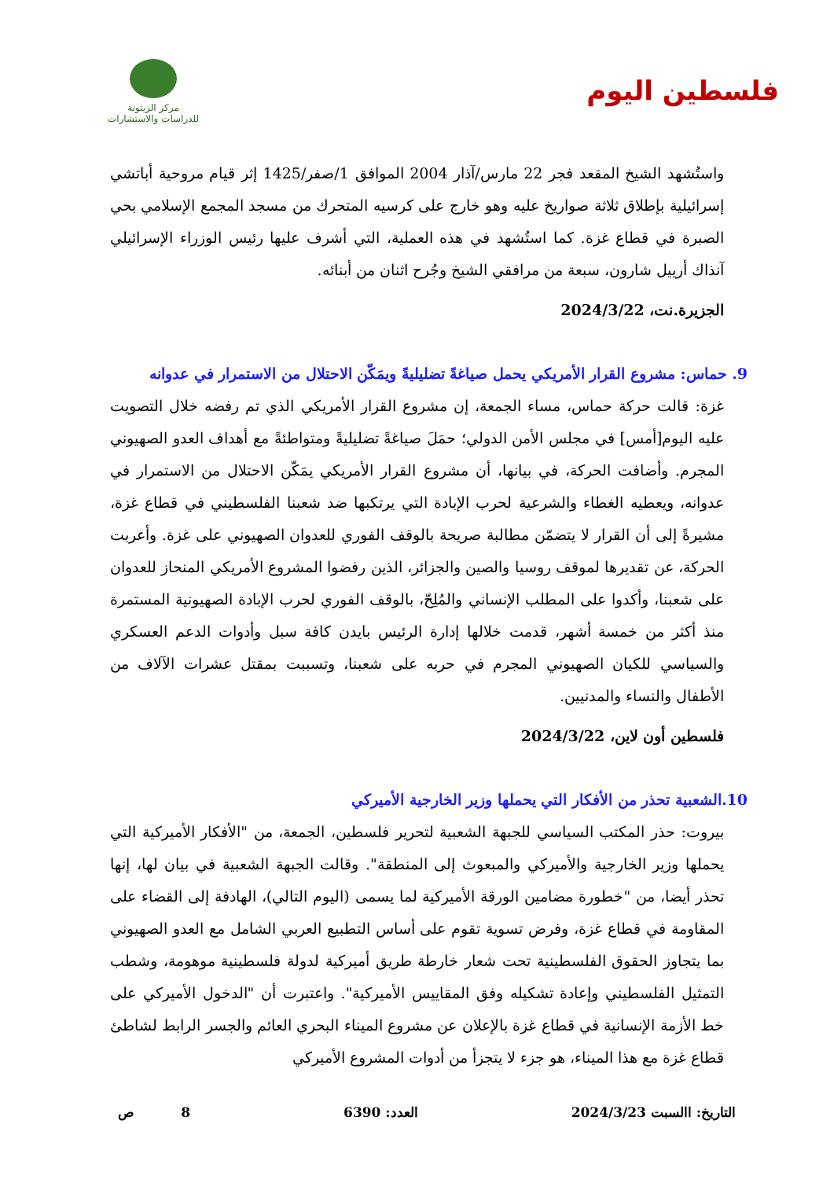فلسطين اليوم
مركز الزيتونة
للدراسات والاستشارات
واستُشهد الشيخ المقعد فجر 22 مارس/آذار 2004 الموافق 1/صفر/1425 إثر قيام مروحية أباتشي إسرائيلية بإطلاق ثلاثة صواريخ عليه وهو خارج على كرسيه المتحرك من مسجد المجمع الإسلامي بحي الصبرة في قطاع غزة. كما استُشهد في هذه العملية، التي أشرف عليها رئيس الوزراء الإسرائيلي آنذاك أرييل شارون، سبعة من مرافقي الشيخ وجُرح اثنان من أبنائه.
الجزيرة.نت، 2024/3/22
9. حماس: مشروع القرار الأمريكي يحمل صياغةً تضليليةً ويمَكّن الاحتلال من الاستمرار في عدوانه
غزة: قالت حركة حماس، مساء الجمعة، إن مشروع القرار الأمريكي الذي تم رفضه خلال التصويت عليه اليوم[أمس] في مجلس الأمن الدولي؛ حمَلَ صياغةً تضليليةً ومتواطئةً مع أهداف العدو الصهيوني المجرم. وأضافت الحركة، في بيانها، أن مشروع القرار الأمريكي يمَكّن الاحتلال من الاستمرار في عدوانه، ويعطيه الغطاء والشرعية لحرب الإبادة التي يرتكبها ضد شعبنا الفلسطيني في قطاع غزة، مشيرةً إلى أن القرار لا يتضمّن مطالبة صريحة بالوقف الفوري للعدوان الصهيوني على غزة. وأعربت الحركة، عن تقديرها لموقف روسيا والصين والجزائر، الذين رفضوا المشروع الأمريكي المنحاز للعدوان على شعبنا، وأكدوا على المطلب الإنساني والمُلِحّ، بالوقف الفوري لحرب الإبادة الصهيونية المستمرة منذ أكثر من خمسة أشهر، قدمت خلالها إدارة الرئيس بايدن كافة سبل وأدوات الدعم العسكري والسياسي للكيان الصهيوني المجرم في حربه على شعبنا، وتسببت بمقتل عشرات الآلاف من الأطفال والنساء والمدنيين.
فلسطين أون لاين، 2024/3/22
10.الشعبية تحذر من الأفكار التي يحملها وزير الخارجية الأميركي
بيروت: حذر المكتب السياسي للجبهة الشعبية لتحرير فلسطين، الجمعة، من "الأفكار الأميركية التي يحملها وزير الخارجية والأميركي والمبعوث إلى المنطقة". وقالت الجبهة الشعبية في بيان لها، إنها تحذر أيضا، من "خطورة مضامين الورقة الأميركية لما يسمى (اليوم التالي)، الهادفة إلى القضاء على المقاومة في قطاع غزة، وفرض تسوية تقوم على أساس التطبيع العربي الشامل مع العدو الصهيوني بما يتجاوز الحقوق الفلسطينية تحت شعار خارطة طريق أميركية لدولة فلسطينية موهومة، وشطب التمثيل الفلسطيني وإعادة تشكيله وفق المقاييس الأميركية". واعتبرت أن "الدخول الأميركي على خط الأزمة الإنسانية في قطاع غزة بالإعلان عن مشروع الميناء البحري العائم والجسر الرابط لشاطئ قطاع غزة مع هذا الميناء، هو جزء لا يتجزأ من أدوات المشروع الأميركي
التاريخ: االسبت 2024/3/23 العدد: 6390 8 ص